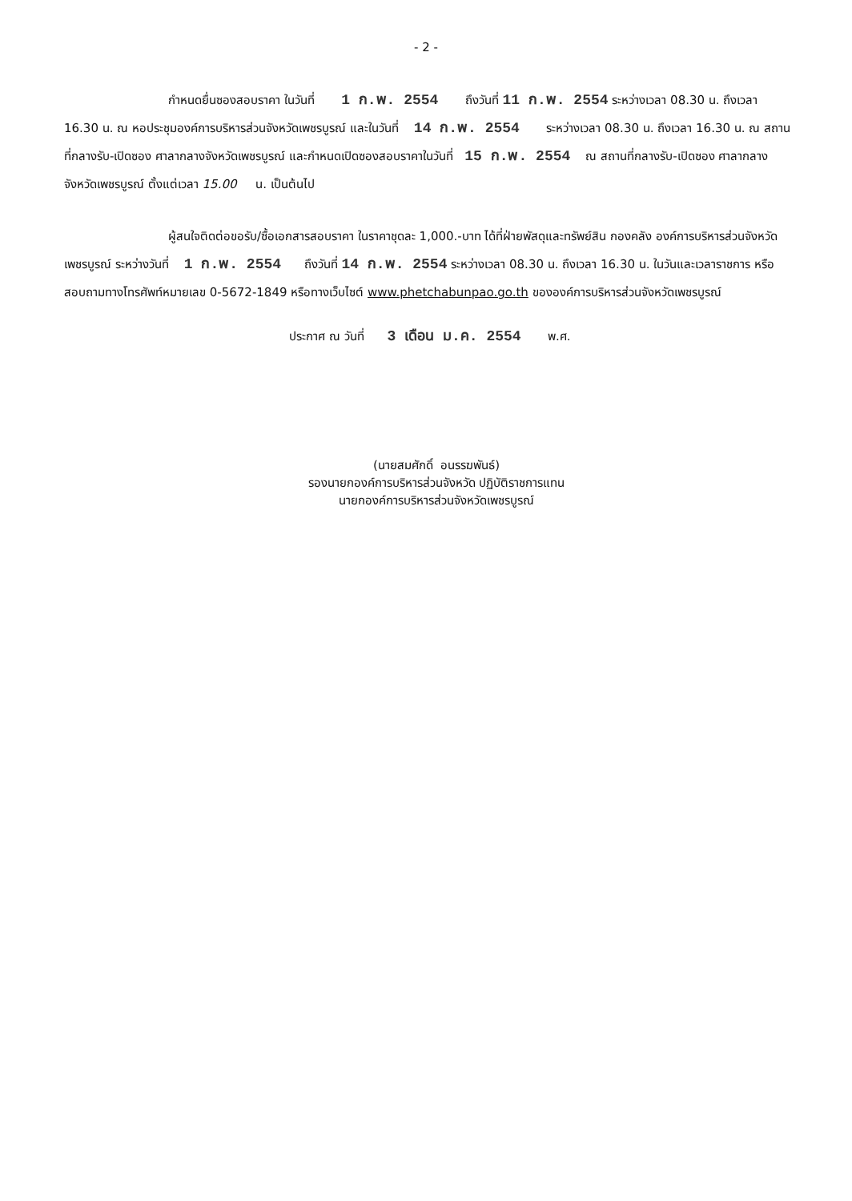- 2 -
กำหนดยื่นซองสอบราคา ในวันที่ 1 ก.พ. 2554 ถึงวันที่ 11 ก.พ. 2554 ระหว่างเวลา 08.30 น. ถึงเวลา 16.30 น. ณ หอประชุมองค์การบริหารส่วนจังหวัดเพชรบูรณ์ และในวันที่ 14 ก.พ. 2554 ระหว่างเวลา 08.30 น. ถึงเวลา 16.30 น. ณ สถานที่กลางรับ-เปิดซอง ศาลากลางจังหวัดเพชรบูรณ์ และกำหนดเปิดซองสอบราคาในวันที่ 15 ก.พ. 2554 ณ สถานที่กลางรับ-เปิดซอง ศาลากลางจังหวัดเพชรบูรณ์ ตั้งแต่เวลา 15.00 น. เป็นต้นไป
ผู้สนใจติดต่อขอรับ/ซื้อเอกสารสอบราคา ในราคาชุดละ 1,000.-บาท ได้ที่ฝ่ายพัสดุและทรัพย์สิน กองคลัง องค์การบริหารส่วนจังหวัดเพชรบูรณ์ ระหว่างวันที่ 1 ก.พ. 2554 ถึงวันที่ 14 ก.พ. 2554 ระหว่างเวลา 08.30 น. ถึงเวลา 16.30 น. ในวันและเวลาราชการ หรือสอบถามทางโทรศัพท์หมายเลข 0-5672-1849 หรือทางเว็บไซต์ www.phetchabunpao.go.th ขององค์การบริหารส่วนจังหวัดเพชรบูรณ์
ประกาศ ณ วันที่ 3 เดือน ม.ค. 2554 พ.ศ.
(นายสมศักดิ์ อนรรฆพันธ์)
รองนายกองค์การบริหารส่วนจังหวัด ปฏิบัติราชการแทน
นายกองค์การบริหารส่วนจังหวัดเพชรบูรณ์